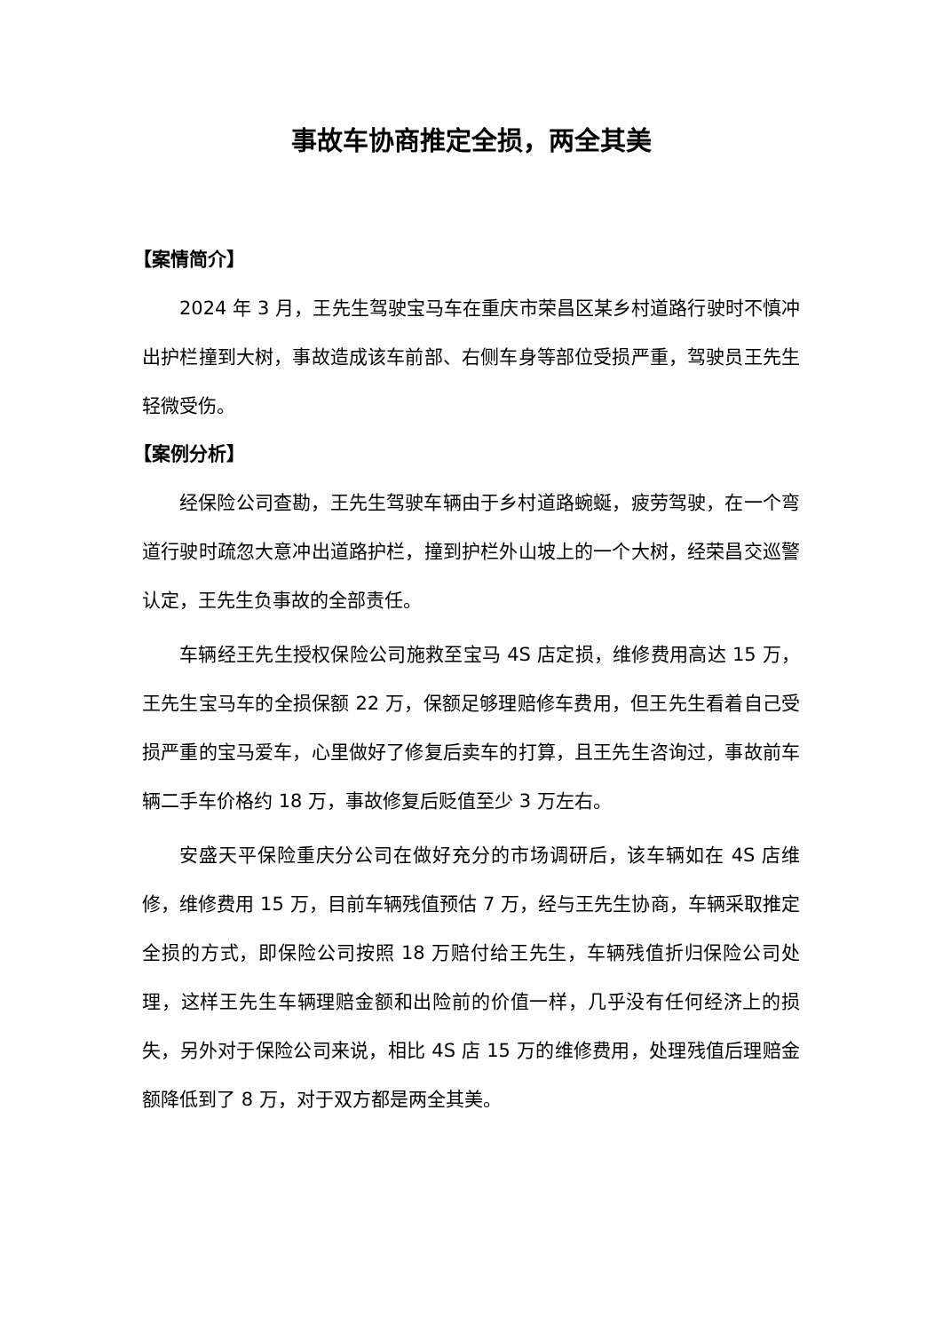事故车协商推定全损，两全其美
【案情简介】
2024 年 3 月，王先生驾驶宝马车在重庆市荣昌区某乡村道路行驶时不慎冲出护栏撞到大树，事故造成该车前部、右侧车身等部位受损严重，驾驶员王先生轻微受伤。
【案例分析】
经保险公司查勘，王先生驾驶车辆由于乡村道路蜿蜒，疲劳驾驶，在一个弯道行驶时疏忽大意冲出道路护栏，撞到护栏外山坡上的一个大树，经荣昌交巡警认定，王先生负事故的全部责任。
车辆经王先生授权保险公司施救至宝马 4S 店定损，维修费用高达 15 万，王先生宝马车的全损保额 22 万，保额足够理赔修车费用，但王先生看着自己受损严重的宝马爱车，心里做好了修复后卖车的打算，且王先生咨询过，事故前车辆二手车价格约 18 万，事故修复后贬值至少 3 万左右。
安盛天平保险重庆分公司在做好充分的市场调研后，该车辆如在 4S 店维修，维修费用 15 万，目前车辆残值预估 7 万，经与王先生协商，车辆采取推定全损的方式，即保险公司按照 18 万赔付给王先生，车辆残值折归保险公司处理，这样王先生车辆理赔金额和出险前的价值一样，几乎没有任何经济上的损失，另外对于保险公司来说，相比 4S 店 15 万的维修费用，处理残值后理赔金额降低到了 8 万，对于双方都是两全其美。